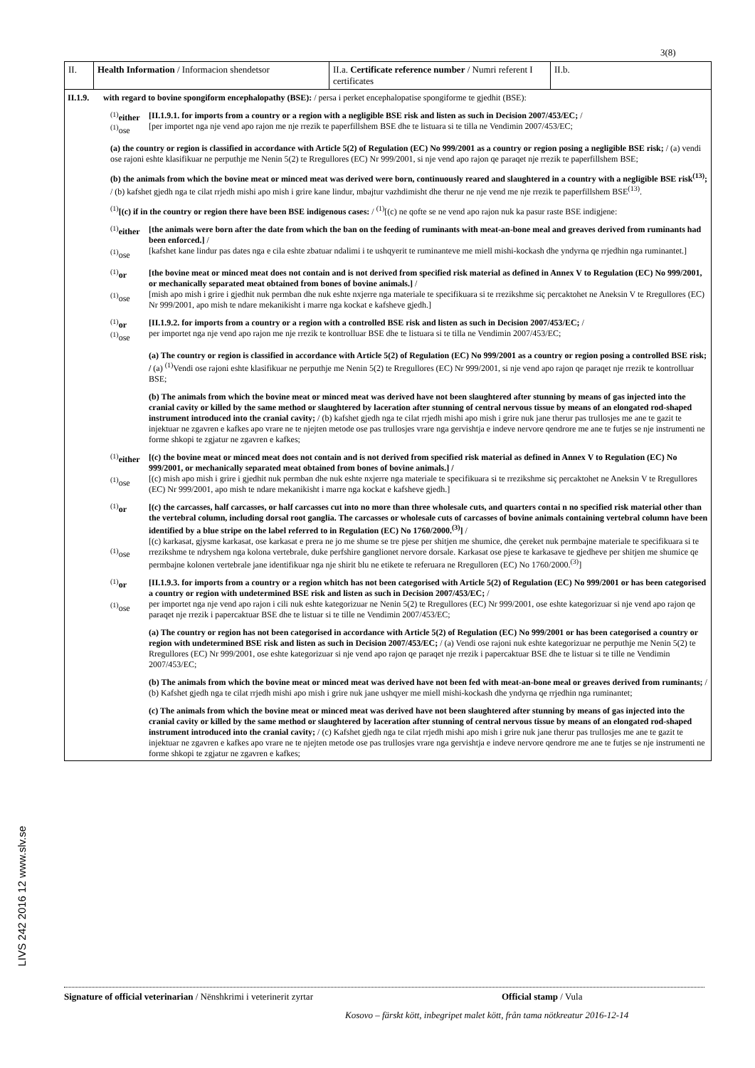3(8)
LIVS 242 2016 12 www.slv.se
| II. | Health Information / Informacion shendetsor | II.a. Certificate reference number / Numri referent I certificates | II.b. |
II.1.9.
with regard to bovine spongiform encephalopathy (BSE): / persa i perket encephalopatise spongiforme te gjedhit (BSE):
<sup>(1)</sup> either
<sup>(1)</sup> ose
[II.1.9.1. for imports from a country or a region with a negligible BSE risk and listen as such in Decision 2007/453/EC; /
[per importet nga nje vend apo rajon me nje rrezik te paperfillshem BSE dhe te listuara si te tilla ne Vendimin 2007/453/EC;
(a) the country or region is classified in accordance with Article 5(2) of Regulation (EC) No 999/2001 as a country or region posing a negligible BSE risk; / (a) vendi ose rajoni eshte klasifikuar ne perputhje me Nenin 5(2) te Rregullores (EC) Nr 999/2001, si nje vend apo rajon qe paraqet nje rrezik te paperfillshem BSE;
(b) the animals from which the bovine meat or minced meat was derived were born, continuously reared and slaughtered in a country with a negligible BSE risk<sup>(13)</sup>; / (b) kafshet gjedh nga te cilat rrjedh mishi apo mish i grire kane lindur, mbajtur vazhdimisht dhe therur ne nje vend me nje rrezik te paperfillshem BSE<sup>(13)</sup>.
<sup>(1)</sup> [(c) if in the country or region there have been BSE indigenous cases: / <sup>(1)</sup>[(c) ne qofte se ne vend apo rajon nuk ka pasur raste BSE indigjene:
<sup>(1)</sup> either
<sup>(1)</sup> ose
[the animals were born after the date from which the ban on the feeding of ruminants with meat-an-bone meal and greaves derived from ruminants had been enforced.] /
[kafshet kane lindur pas dates nga e cila eshte zbatuar ndalimi i te ushqyerit te ruminanteve me miell mishi-kockash dhe yndyrna qe rrjedhin nga ruminantet.]
<sup>(1)</sup> or
<sup>(1)</sup> ose
[the bovine meat or minced meat does not contain and is not derived from specified risk material as defined in Annex V to Regulation (EC) No 999/2001, or mechanically separated meat obtained from bones of bovine animals.] /
[mish apo mish i grire i gjedhit nuk permban dhe nuk eshte nxjerre nga materiale te specifikuara si te rrezikshme siç percaktohet ne Aneksin V te Rregullores (EC) Nr 999/2001, apo mish te ndare mekanikisht i marre nga kockat e kafsheve gjedh.]
<sup>(1)</sup> or
<sup>(1)</sup> ose
[II.1.9.2. for imports from a country or a region with a controlled BSE risk and listen as such in Decision 2007/453/EC; /
per importet nga nje vend apo rajon me nje rrezik te kontrolluar BSE dhe te listuara si te tilla ne Vendimin 2007/453/EC;
(a) The country or region is classified in accordance with Article 5(2) of Regulation (EC) No 999/2001 as a country or region posing a controlled BSE risk; / (a) <sup>(1)</sup>Vendi ose rajoni eshte klasifikuar ne perputhje me Nenin 5(2) te Rregullores (EC) Nr 999/2001, si nje vend apo rajon qe paraqet nje rrezik te kontrolluar BSE;
(b) The animals from which the bovine meat or minced meat was derived have not been slaughtered after stunning by means of gas injected into the cranial cavity or killed by the same method or slaughtered by laceration after stunning of central nervous tissue by means of an elongated rod-shaped instrument introduced into the cranial cavity; / (b) kafshet gjedh nga te cilat rrjedh mishi apo mish i grire nuk jane therur pas trullosjes me ane te gazit te injektuar ne zgavren e kafkes apo vrare ne te njejten metode ose pas trullosjes vrare nga gervishtja e indeve nervore qendrore me ane te futjes se nje instrumenti ne forme shkopi te zgjatur ne zgavren e kafkes;
<sup>(1)</sup> either
<sup>(1)</sup> ose
[(c) the bovine meat or minced meat does not contain and is not derived from specified risk material as defined in Annex V to Regulation (EC) No 999/2001, or mechanically separated meat obtained from bones of bovine animals.] /
[(c) mish apo mish i grire i gjedhit nuk permban dhe nuk eshte nxjerre nga materiale te specifikuara si te rrezikshme siç percaktohet ne Aneksin V te Rregullores (EC) Nr 999/2001, apo mish te ndare mekanikisht i marre nga kockat e kafsheve gjedh.]
<sup>(1)</sup> or
<sup>(1)</sup> ose
[(c) the carcasses, half carcasses, or half carcasses cut into no more than three wholesale cuts, and quarters contai n no specified risk material other than the vertebral column, including dorsal root ganglia. The carcasses or wholesale cuts of carcasses of bovine animals containing vertebral column have been identified by a blue stripe on the label referred to in Regulation (EC) No 1760/2000.<sup>(3)</sup>] /
[(c) karkasat, gjysme karkasat, ose karkasat e prera ne jo me shume se tre pjese per shitjen me shumice, dhe çereket nuk permbajne materiale te specifikuara si te rrezikshme te ndryshem nga kolona vertebrale, duke perfshire ganglionet nervore dorsale. Karkasat ose pjese te karkasave te gjedheve per shitjen me shumice qe permbajne kolonen vertebrale jane identifikuar nga nje shirit blu ne etikete te referuara ne Rregulloren (EC) No 1760/2000.<sup>(3)</sup>]
<sup>(1)</sup> or
<sup>(1)</sup> ose
[II.1.9.3. for imports from a country or a region whitch has not been categorised with Article 5(2) of Regulation (EC) No 999/2001 or has been categorised a country or region with undetermined BSE risk and listen as such in Decision 2007/453/EC; /
per importet nga nje vend apo rajon i cili nuk eshte kategorizuar ne Nenin 5(2) te Rregullores (EC) Nr 999/2001, ose eshte kategorizuar si nje vend apo rajon qe paraqet nje rrezik i papercaktuar BSE dhe te listuar si te tille ne Vendimin 2007/453/EC;
(a) The country or region has not been categorised in accordance with Article 5(2) of Regulation (EC) No 999/2001 or has been categorised a country or region with undetermined BSE risk and listen as such in Decision 2007/453/EC; / (a) Vendi ose rajoni nuk eshte kategorizuar ne perputhje me Nenin 5(2) te Rregullores (EC) Nr 999/2001, ose eshte kategorizuar si nje vend apo rajon qe paraqet nje rrezik i papercaktuar BSE dhe te listuar si te tille ne Vendimin 2007/453/EC;
(b) The animals from which the bovine meat or minced meat was derived have not been fed with meat-an-bone meal or greaves derived from ruminants; / (b) Kafshet gjedh nga te cilat rrjedh mishi apo mish i grire nuk jane ushqyer me miell mishi-kockash dhe yndyrna qe rrjedhin nga ruminantet;
(c) The animals from which the bovine meat or minced meat was derived have not been slaughtered after stunning by means of gas injected into the cranial cavity or killed by the same method or slaughtered by laceration after stunning of central nervous tissue by means of an elongated rod-shaped instrument introduced into the cranial cavity; / (c) Kafshet gjedh nga te cilat rrjedh mishi apo mish i grire nuk jane therur pas trullosjes me ane te gazit te injektuar ne zgavren e kafkes apo vrare ne te njejten metode ose pas trullosjes vrare nga gervishtja e indeve nervore qendrore me ane te futjes se nje instrumenti ne forme shkopi te zgjatur ne zgavren e kafkes;
Signature of official veterinarian / Nënshkrimi i veterinerit zyrtar Official stamp / Vula
Kosovo – färskt kött, inbegripet malet kött, från tama nötkreatur 2016-12-14